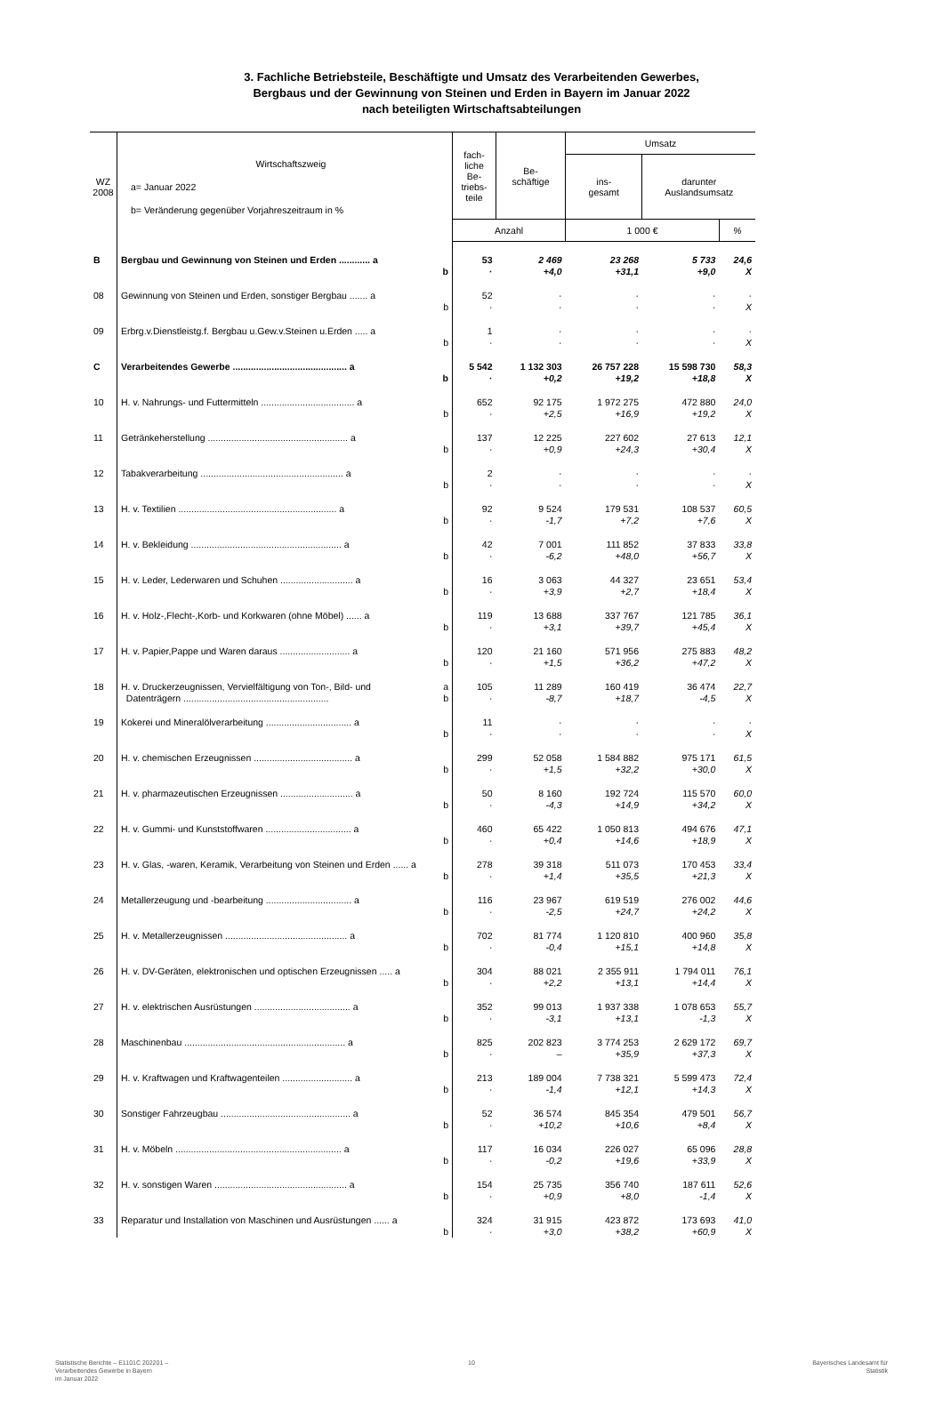3. Fachliche Betriebsteile, Beschäftigte und Umsatz des Verarbeitenden Gewerbes,
Bergbaus und der Gewinnung von Steinen und Erden in Bayern im Januar 2022
nach beteiligten Wirtschaftsabteilungen
| WZ 2008 | Wirtschaftszweig a= Januar 2022 b= Veränderung gegenüber Vorjahreszeitraum in % | fach- liche Be- triebs- teile | Be- schäftige | Umsatz | | |
| --- | --- | --- | --- | --- | --- | --- |
| | | | | ins- gesamt | darunter Auslandsumsatz | |
| | | Anzahl | | 1 000 € | | % |
| B | Bergbau und Gewinnung von Steinen und Erden ............ a b | 53 · | 2 469 +4,0 | 23 268 +31,1 | 5 733 +9,0 | 24,6 X |
| 08 | Gewinnung von Steinen und Erden, sonstiger Bergbau ....... a b | 52 · | · · | · · | · · | · X |
| 09 | Erbrg.v.Dienstleistg.f. Bergbau u.Gew.v.Steinen u.Erden ..... a b | 1 · | · · | · · | · · | · X |
| C | Verarbeitendes Gewerbe ............................................ a b | 5 542 · | 1 132 303 +0,2 | 26 757 228 +19,2 | 15 598 730 +18,8 | 58,3 X |
| 10 | H. v. Nahrungs- und Futtermitteln .................................... a b | 652 · | 92 175 +2,5 | 1 972 275 +16,9 | 472 880 +19,2 | 24,0 X |
| 11 | Getränkeherstellung ...................................................... a b | 137 · | 12 225 +0,9 | 227 602 +24,3 | 27 613 +30,4 | 12,1 X |
| 12 | Tabakverarbeitung ....................................................... a b | 2 · | · · | · · | · · | · X |
| 13 | H. v. Textilien ............................................................. a b | 92 · | 9 524 -1,7 | 179 531 +7,2 | 108 537 +7,6 | 60,5 X |
| 14 | H. v. Bekleidung .......................................................... a b | 42 · | 7 001 -6,2 | 111 852 +48,0 | 37 833 +56,7 | 33,8 X |
| 15 | H. v. Leder, Lederwaren und Schuhen ............................ a b | 16 · | 3 063 +3,9 | 44 327 +2,7 | 23 651 +18,4 | 53,4 X |
| 16 | H. v. Holz-,Flecht-,Korb- und Korkwaren (ohne Möbel) ...... a b | 119 · | 13 688 +3,1 | 337 767 +39,7 | 121 785 +45,4 | 36,1 X |
| 17 | H. v. Papier,Pappe und Waren daraus ........................... a b | 120 · | 21 160 +1,5 | 571 956 +36,2 | 275 883 +47,2 | 48,2 X |
| 18 | H. v. Druckerzeugnissen, Vervielfältigung von Ton-, Bild- und a Datenträgern ........................................................ b | 105 · | 11 289 -8,7 | 160 419 +18,7 | 36 474 -4,5 | 22,7 X |
| 19 | Kokerei und Mineralölverarbeitung ................................. a b | 11 · | · · | · · | · · | · X |
| 20 | H. v. chemischen Erzeugnissen ...................................... a b | 299 · | 52 058 +1,5 | 1 584 882 +32,2 | 975 171 +30,0 | 61,5 X |
| 21 | H. v. pharmazeutischen Erzeugnissen ............................ a b | 50 · | 8 160 -4,3 | 192 724 +14,9 | 115 570 +34,2 | 60,0 X |
| 22 | H. v. Gummi- und Kunststoffwaren ................................. a b | 460 · | 65 422 +0,4 | 1 050 813 +14,6 | 494 676 +18,9 | 47,1 X |
| 23 | H. v. Glas, -waren, Keramik, Verarbeitung von Steinen und Erden ...... a b | 278 · | 39 318 +1,4 | 511 073 +35,5 | 170 453 +21,3 | 33,4 X |
| 24 | Metallerzeugung und -bearbeitung ................................. a b | 116 · | 23 967 -2,5 | 619 519 +24,7 | 276 002 +24,2 | 44,6 X |
| 25 | H. v. Metallerzeugnissen ............................................... a b | 702 · | 81 774 -0,4 | 1 120 810 +15,1 | 400 960 +14,8 | 35,8 X |
| 26 | H. v. DV-Geräten, elektronischen und optischen Erzeugnissen ..... a b | 304 · | 88 021 +2,2 | 2 355 911 +13,1 | 1 794 011 +14,4 | 76,1 X |
| 27 | H. v. elektrischen Ausrüstungen ..................................... a b | 352 · | 99 013 -3,1 | 1 937 338 +13,1 | 1 078 653 -1,3 | 55,7 X |
| 28 | Maschinenbau .............................................................. a b | 825 · | 202 823 – | 3 774 253 +35,9 | 2 629 172 +37,3 | 69,7 X |
| 29 | H. v. Kraftwagen und Kraftwagenteilen ........................... a b | 213 · | 189 004 -1,4 | 7 738 321 +12,1 | 5 599 473 +14,3 | 72,4 X |
| 30 | Sonstiger Fahrzeugbau .................................................. a b | 52 · | 36 574 +10,2 | 845 354 +10,6 | 479 501 +8,4 | 56,7 X |
| 31 | H. v. Möbeln ................................................................ a b | 117 · | 16 034 -0,2 | 226 027 +19,6 | 65 096 +33,9 | 28,8 X |
| 32 | H. v. sonstigen Waren ................................................... a b | 154 · | 25 735 +0,9 | 356 740 +8,0 | 187 611 -1,4 | 52,6 X |
| 33 | Reparatur und Installation von Maschinen und Ausrüstungen ...... a b | 324 · | 31 915 +3,0 | 423 872 +38,2 | 173 693 +60,9 | 41,0 X |
Statistische Berichte – E1101C 202201 –
Verarbeitendes Gewerbe in Bayern
im Januar 2022
10
Bayerisches Landesamt für
Statistik